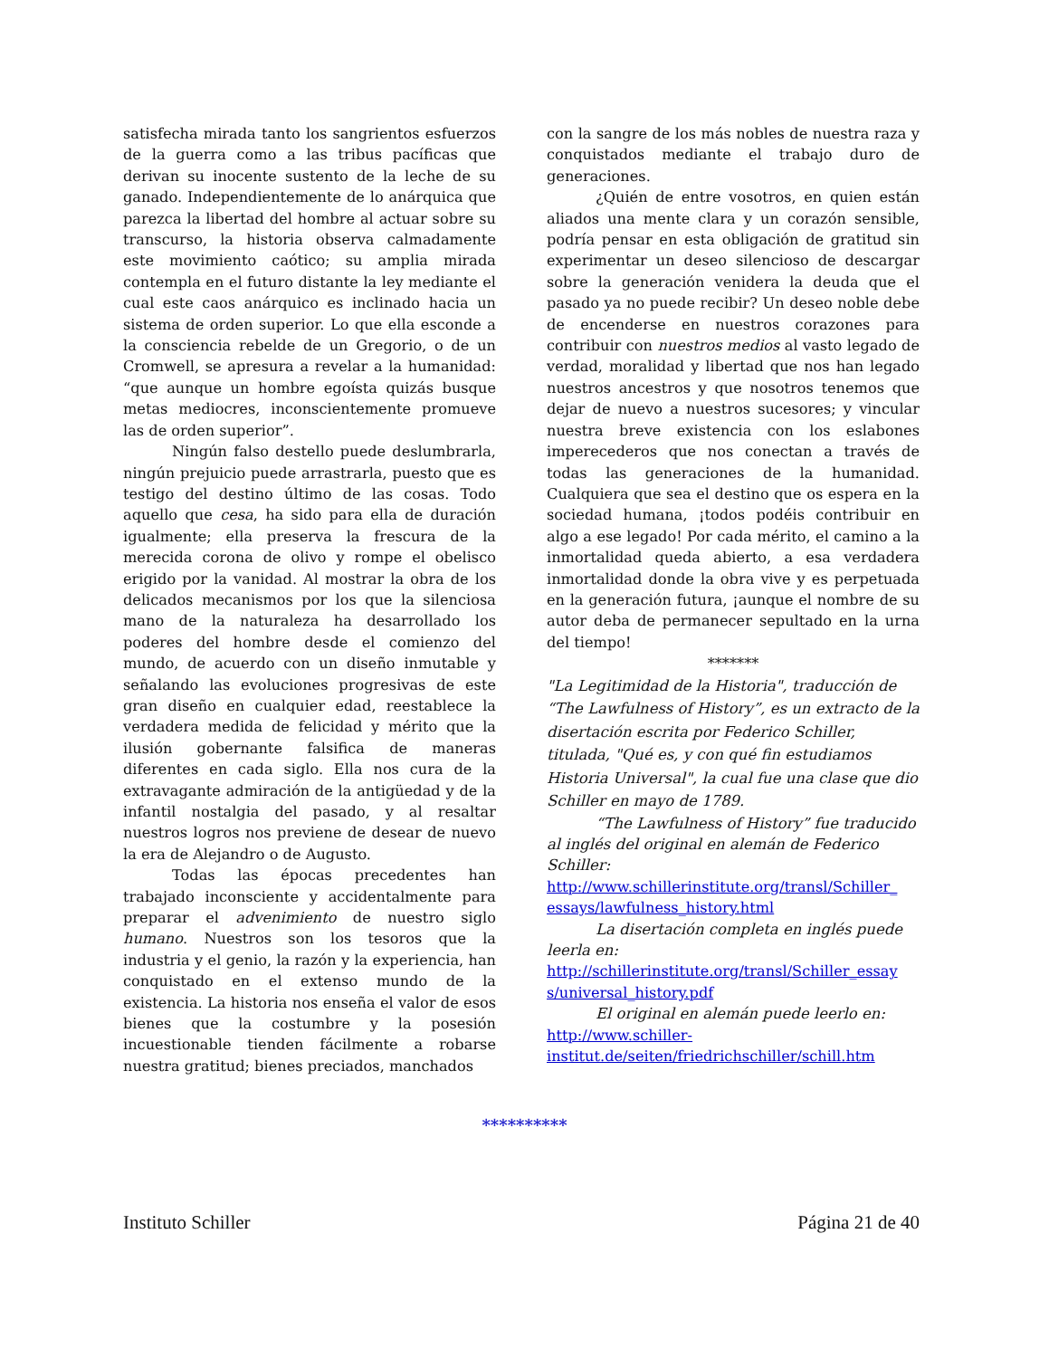satisfecha mirada tanto los sangrientos esfuerzos de la guerra como a las tribus pacíficas que derivan su inocente sustento de la leche de su ganado. Independientemente de lo anárquica que parezca la libertad del hombre al actuar sobre su transcurso, la historia observa calmadamente este movimiento caótico; su amplia mirada contempla en el futuro distante la ley mediante el cual este caos anárquico es inclinado hacia un sistema de orden superior. Lo que ella esconde a la consciencia rebelde de un Gregorio, o de un Cromwell, se apresura a revelar a la humanidad: “que aunque un hombre egoísta quizás busque metas mediocres, inconscientemente promueve las de orden superior”.
Ningún falso destello puede deslumbrarla, ningún prejuicio puede arrastrarla, puesto que es testigo del destino último de las cosas. Todo aquello que cesa, ha sido para ella de duración igualmente; ella preserva la frescura de la merecida corona de olivo y rompe el obelisco erigido por la vanidad. Al mostrar la obra de los delicados mecanismos por los que la silenciosa mano de la naturaleza ha desarrollado los poderes del hombre desde el comienzo del mundo, de acuerdo con un diseño inmutable y señalando las evoluciones progresivas de este gran diseño en cualquier edad, reestablece la verdadera medida de felicidad y mérito que la ilusión gobernante falsifica de maneras diferentes en cada siglo. Ella nos cura de la extravagante admiración de la antigüedad y de la infantil nostalgia del pasado, y al resaltar nuestros logros nos previene de desear de nuevo la era de Alejandro o de Augusto.
Todas las épocas precedentes han trabajado inconsciente y accidentalmente para preparar el advenimiento de nuestro siglo humano. Nuestros son los tesoros que la industria y el genio, la razón y la experiencia, han conquistado en el extenso mundo de la existencia. La historia nos enseña el valor de esos bienes que la costumbre y la posesión incuestionable tienden fácilmente a robarse nuestra gratitud; bienes preciados, manchados
con la sangre de los más nobles de nuestra raza y conquistados mediante el trabajo duro de generaciones.
¿Quién de entre vosotros, en quien están aliados una mente clara y un corazón sensible, podría pensar en esta obligación de gratitud sin experimentar un deseo silencioso de descargar sobre la generación venidera la deuda que el pasado ya no puede recibir? Un deseo noble debe de encenderse en nuestros corazones para contribuir con nuestros medios al vasto legado de verdad, moralidad y libertad que nos han legado nuestros ancestros y que nosotros tenemos que dejar de nuevo a nuestros sucesores; y vincular nuestra breve existencia con los eslabones imperecederos que nos conectan a través de todas las generaciones de la humanidad. Cualquiera que sea el destino que os espera en la sociedad humana, ¡todos podéis contribuir en algo a ese legado! Por cada mérito, el camino a la inmortalidad queda abierto, a esa verdadera inmortalidad donde la obra vive y es perpetuada en la generación futura, ¡aunque el nombre de su autor deba de permanecer sepultado en la urna del tiempo!
*******
"La Legitimidad de la Historia", traducción de “The Lawfulness of History”, es un extracto de la disertación escrita por Federico Schiller, titulada, "Qué es, y con qué fin estudiamos Historia Universal", la cual fue una clase que dio Schiller en mayo de 1789.
“The Lawfulness of History” fue traducido al inglés del original en alemán de Federico Schiller:
http://www.schillerinstitute.org/transl/Schiller_ essays/lawfulness_history.html
La disertación completa en inglés puede leerla en:
http://schillerinstitute.org/transl/Schiller_essay s/universal_history.pdf
El original en alemán puede leerlo en:
http://www.schiller-institut.de/seiten/friedrichschiller/schill.htm
**********
Instituto Schiller Página 21 de 40